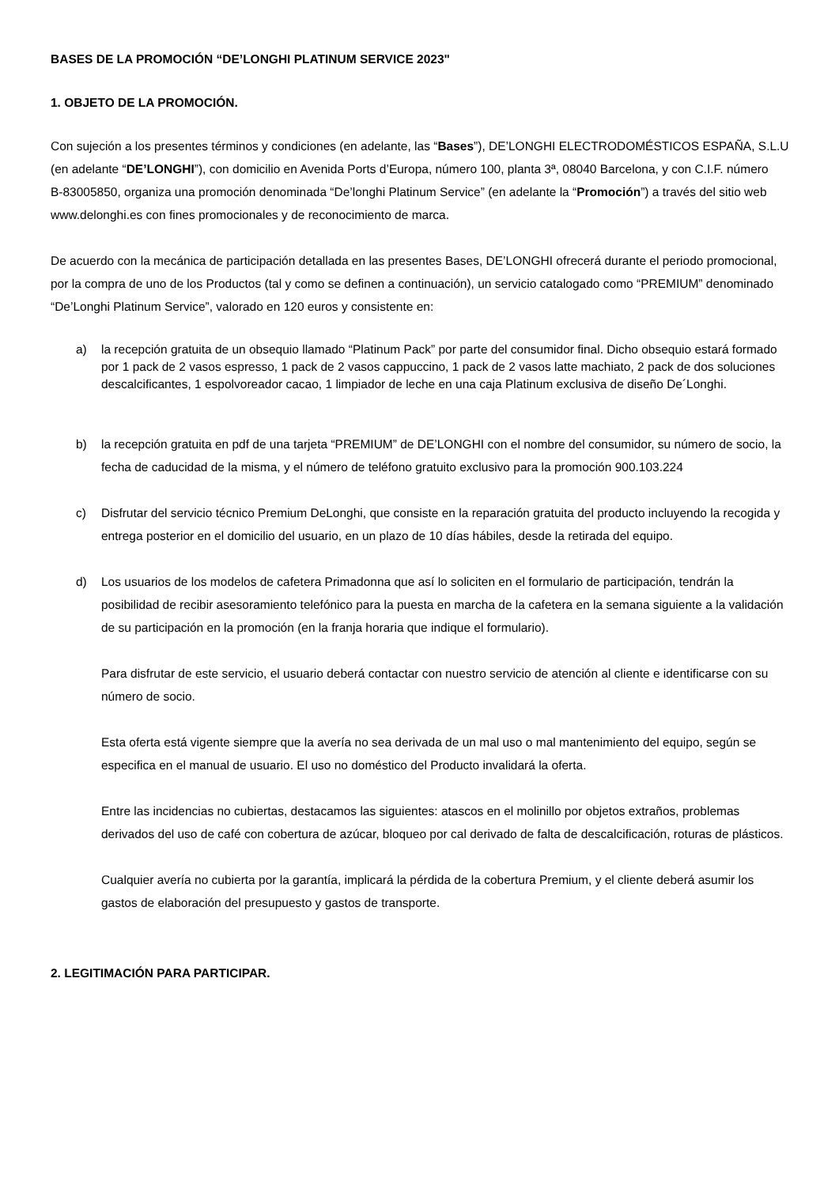BASES DE LA PROMOCIÓN “DE’LONGHI PLATINUM SERVICE 2023"
1. OBJETO DE LA PROMOCIÓN.
Con sujeción a los presentes términos y condiciones (en adelante, las “Bases”), DE’LONGHI ELECTRODOMÉSTICOS ESPAÑA, S.L.U (en adelante “DE’LONGHI”), con domicilio en Avenida Ports d’Europa, número 100, planta 3ª, 08040 Barcelona, y con C.I.F. número
B-83005850, organiza una promoción denominada “De’longhi Platinum Service” (en adelante la “Promoción”) a través del sitio web www.delonghi.es con fines promocionales y de reconocimiento de marca.
De acuerdo con la mecánica de participación detallada en las presentes Bases, DE’LONGHI ofrecerá durante el periodo promocional, por la compra de uno de los Productos (tal y como se definen a continuación), un servicio catalogado como “PREMIUM” denominado “De’Longhi Platinum Service”, valorado en 120 euros y consistente en:
a) la recepción gratuita de un obsequio llamado “Platinum Pack” por parte del consumidor final. Dicho obsequio estará formado por 1 pack de 2 vasos espresso, 1 pack de 2 vasos cappuccino, 1 pack de 2 vasos latte machiato, 2 pack de dos soluciones descalcificantes, 1 espolvoreador cacao, 1 limpiador de leche en una caja Platinum exclusiva de diseño De´Longhi.
b) la recepción gratuita en pdf de una tarjeta “PREMIUM” de DE’LONGHI con el nombre del consumidor, su número de socio, la fecha de caducidad de la misma, y el número de teléfono gratuito exclusivo para la promoción 900.103.224
c) Disfrutar del servicio técnico Premium DeLonghi, que consiste en la reparación gratuita del producto incluyendo la recogida y entrega posterior en el domicilio del usuario, en un plazo de 10 días hábiles, desde la retirada del equipo.
d) Los usuarios de los modelos de cafetera Primadonna que así lo soliciten en el formulario de participación, tendrán la posibilidad de recibir asesoramiento telefónico para la puesta en marcha de la cafetera en la semana siguiente a la validación de su participación en la promoción (en la franja horaria que indique el formulario).
Para disfrutar de este servicio, el usuario deberá contactar con nuestro servicio de atención al cliente e identificarse con su número de socio.
Esta oferta está vigente siempre que la avería no sea derivada de un mal uso o mal mantenimiento del equipo, según se especifica en el manual de usuario. El uso no doméstico del Producto invalidará la oferta.
Entre las incidencias no cubiertas, destacamos las siguientes: atascos en el molinillo por objetos extraños, problemas derivados del uso de café con cobertura de azúcar, bloqueo por cal derivado de falta de descalcificación, roturas de plásticos.
Cualquier avería no cubierta por la garantía, implicará la pérdida de la cobertura Premium, y el cliente deberá asumir los gastos de elaboración del presupuesto y gastos de transporte.
2. LEGITIMACIÓN PARA PARTICIPAR.